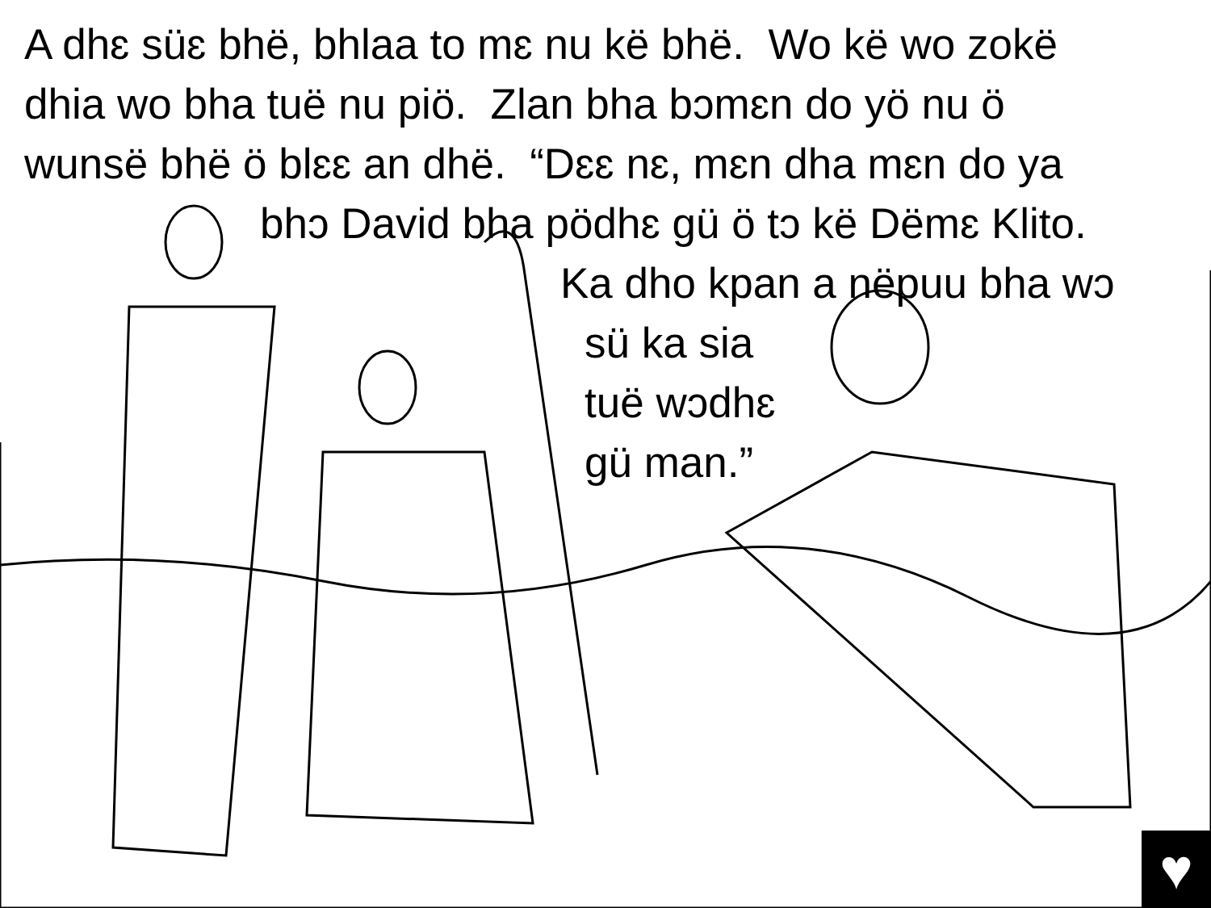A dhɛ süɛ bhë, bhlaa to mɛ nu kë bhë. Wo kë wo zokë
dhia wo bha tuë nu piö. Zlan bha bɔmɛn do yö nu ö
wunsë bhë ö blɛɛ an dhë. “Dɛɛ nɛ, mɛn dha mɛn do ya
bhɔ David bha pödhɛ gü ö tɔ kë Dëmɛ Klito.
Ka dho kpan a nëpuu bha wɔ
sü ka sia
tuë wɔdhɛ
gü man.”
♥